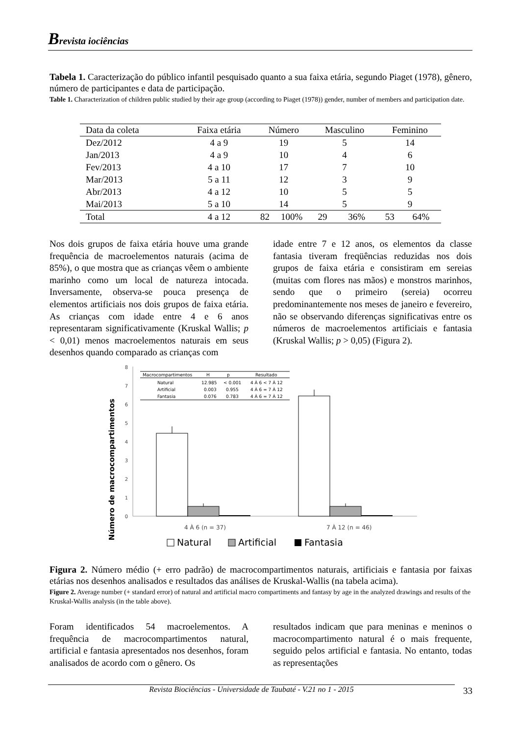Brevista iociências
Tabela 1. Caracterização do público infantil pesquisado quanto a sua faixa etária, segundo Piaget (1978), gênero, número de participantes e data de participação.
Table 1. Characterization of children public studied by their age group (according to Piaget (1978)) gender, number of members and participation date.
| Data da coleta | Faixa etária | Número | | Masculino | | Feminino | |
| --- | --- | --- | --- | --- | --- | --- | --- |
| Dez/2012 | 4 a 9 | 19 | | 5 | | 14 | |
| Jan/2013 | 4 a 9 | 10 | | 4 | | 6 | |
| Fev/2013 | 4 a 10 | 17 | | 7 | | 10 | |
| Mar/2013 | 5 a 11 | 12 | | 3 | | 9 | |
| Abr/2013 | 4 a 12 | 10 | | 5 | | 5 | |
| Mai/2013 | 5 a 10 | 14 | | 5 | | 9 | |
| Total | 4 a 12 | 82 | 100% | 29 | 36% | 53 | 64% |
Nos dois grupos de faixa etária houve uma grande frequência de macroelementos naturais (acima de 85%), o que mostra que as crianças vêem o ambiente marinho como um local de natureza intocada. Inversamente, observa-se pouca presença de elementos artificiais nos dois grupos de faixa etária. As crianças com idade entre 4 e 6 anos representaram significativamente (Kruskal Wallis; p < 0,01) menos macroelementos naturais em seus desenhos quando comparado as crianças com
idade entre 7 e 12 anos, os elementos da classe fantasia tiveram freqüências reduzidas nos dois grupos de faixa etária e consistiram em sereias (muitas com flores nas mãos) e monstros marinhos, sendo que o primeiro (sereia) ocorreu predominantemente nos meses de janeiro e fevereiro, não se observando diferenças significativas entre os números de macroelementos artificiais e fantasia (Kruskal Wallis; p > 0,05) (Figura 2).
Número de macrocompartimentos
0
1
2
3
4
5
6
7
8
Macrocompartimentos
H
p
Resultado
Natural
12.985
< 0.001
4 À 6 < 7 À 12
Artificial
0.003
0.955
4 À 6 = 7 À 12
Fantasia
0.076
0.783
4 À 6 = 7 À 12
4 À 6 (n = 37)
7 À 12 (n = 46)
Natural
Artificial
Fantasia
Figura 2. Número médio (+ erro padrão) de macrocompartimentos naturais, artificiais e fantasia por faixas etárias nos desenhos analisados e resultados das análises de Kruskal-Wallis (na tabela acima).
Figure 2. Average number (+ standard error) of natural and artificial macro compartiments and fantasy by age in the analyzed drawings and results of the Kruskal-Wallis analysis (in the table above).
Foram identificados 54 macroelementos. A frequência de macrocompartimentos natural, artificial e fantasia apresentados nos desenhos, foram analisados de acordo com o gênero. Os
resultados indicam que para meninas e meninos o macrocompartimento natural é o mais frequente, seguido pelos artificial e fantasia. No entanto, todas as representações
Revista Biociências - Universidade de Taubaté - V.21 no 1 - 2015
33